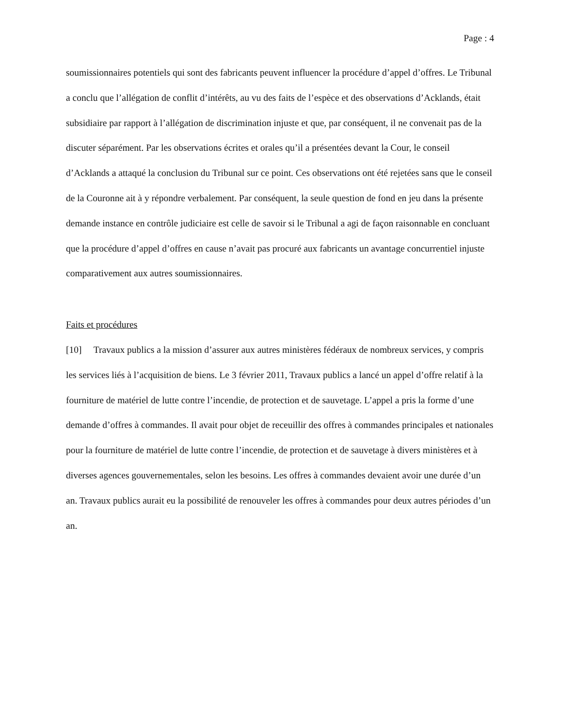Page : 4
soumissionnaires potentiels qui sont des fabricants peuvent influencer la procédure d’appel d’offres. Le Tribunal a conclu que l’allégation de conflit d’intérêts, au vu des faits de l’espèce et des observations d’Acklands, était subsidiaire par rapport à l’allégation de discrimination injuste et que, par conséquent, il ne convenait pas de la discuter séparément. Par les observations écrites et orales qu’il a présentées devant la Cour, le conseil d’Acklands a attaqué la conclusion du Tribunal sur ce point. Ces observations ont été rejetées sans que le conseil de la Couronne ait à y répondre verbalement. Par conséquent, la seule question de fond en jeu dans la présente demande instance en contrôle judiciaire est celle de savoir si le Tribunal a agi de façon raisonnable en concluant que la procédure d’appel d’offres en cause n’avait pas procuré aux fabricants un avantage concurrentiel injuste comparativement aux autres soumissionnaires.
Faits et procédures
[10] Travaux publics a la mission d’assurer aux autres ministères fédéraux de nombreux services, y compris les services liés à l’acquisition de biens. Le 3 février 2011, Travaux publics a lancé un appel d’offre relatif à la fourniture de matériel de lutte contre l’incendie, de protection et de sauvetage. L’appel a pris la forme d’une demande d’offres à commandes. Il avait pour objet de receuillir des offres à commandes principales et nationales pour la fourniture de matériel de lutte contre l’incendie, de protection et de sauvetage à divers ministères et à diverses agences gouvernementales, selon les besoins. Les offres à commandes devaient avoir une durée d’un an. Travaux publics aurait eu la possibilité de renouveler les offres à commandes pour deux autres périodes d’un an.